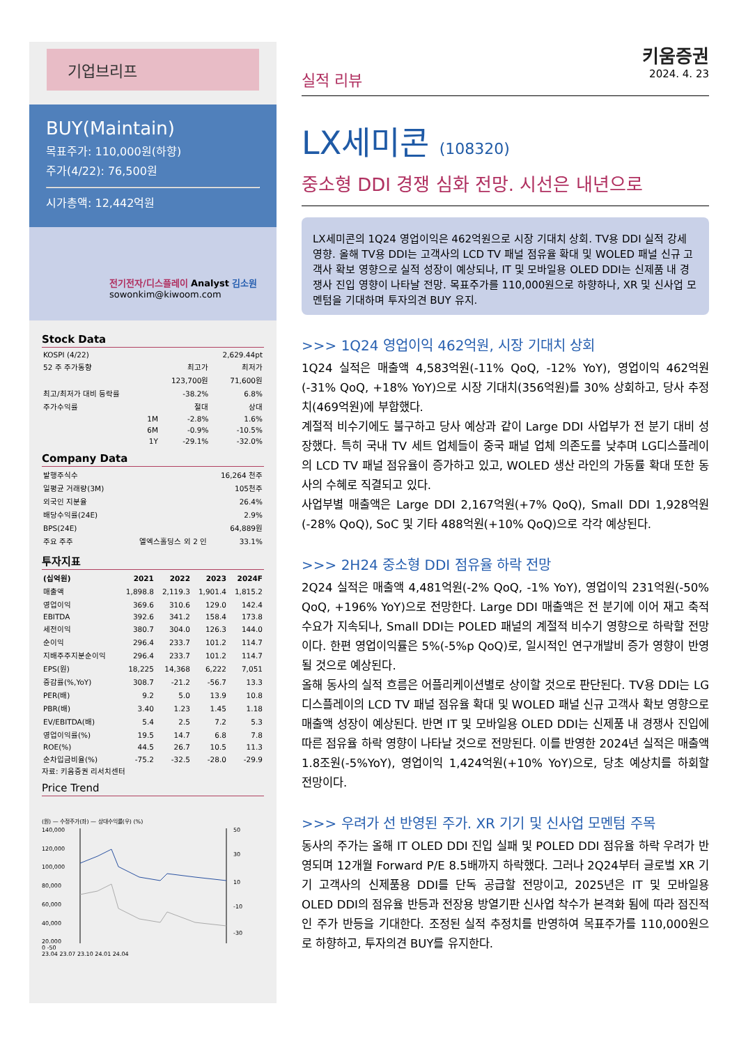기업브리프
BUY(Maintain)
목표주가: 110,000원(하향)
주가(4/22): 76,500원
시가총액: 12,442억원
전기전자/디스플레이 Analyst 김소원
sowonkim@kiwoom.com
Stock Data
| KOSPI (4/22) | | | 2,629.44pt |
| 52 주 주가동향 | | 최고가 | 최저가 |
| | | 123,700원 | 71,600원 |
| 최고/최저가 대비 등락률 | | -38.2% | 6.8% |
| 주가수익률 | | 절대 | 상대 |
| | 1M | -2.8% | 1.6% |
| | 6M | -0.9% | -10.5% |
| | 1Y | -29.1% | -32.0% |
Company Data
| 발행주식수 | | 16,264 천주 |
| 일평균 거래량(3M) | | 105천주 |
| 외국인 지분율 | | 26.4% |
| 배당수익률(24E) | | 2.9% |
| BPS(24E) | | 64,889원 |
| 주요 주주 | 엘엑스홀딩스 외 2 인 | 33.1% |
투자지표
| (십억원) | 2021 | 2022 | 2023 | 2024F |
| --- | --- | --- | --- | --- |
| 매출액 | 1,898.8 | 2,119.3 | 1,901.4 | 1,815.2 |
| 영업이익 | 369.6 | 310.6 | 129.0 | 142.4 |
| EBITDA | 392.6 | 341.2 | 158.4 | 173.8 |
| 세전이익 | 380.7 | 304.0 | 126.3 | 144.0 |
| 순이익 | 296.4 | 233.7 | 101.2 | 114.7 |
| 지배주주지분순이익 | 296.4 | 233.7 | 101.2 | 114.7 |
| EPS(원) | 18,225 | 14,368 | 6,222 | 7,051 |
| 증감률(%,YoY) | 308.7 | -21.2 | -56.7 | 13.3 |
| PER(배) | 9.2 | 5.0 | 13.9 | 10.8 |
| PBR(배) | 3.40 | 1.23 | 1.45 | 1.18 |
| EV/EBITDA(배) | 5.4 | 2.5 | 7.2 | 5.3 |
| 영업이익률(%) | 19.5 | 14.7 | 6.8 | 7.8 |
| ROE(%) | 44.5 | 26.7 | 10.5 | 11.3 |
| 순차입금비율(%) | -75.2 | -32.5 | -28.0 | -29.9 |
자료: 키움증권 리서치센터
Price Trend
(원) — 수정주가(좌) — 상대수익률(우) (%)
140,000
120,000
100,000
80,000
60,000
40,000
20,000
50
30
10
-10
-30
0 -50
23.04 23.07 23.10 24.01 24.04
키움증권
실적 리뷰 2024. 4. 23
LX세미콘 (108320)
중소형 DDI 경쟁 심화 전망. 시선은 내년으로
LX세미콘의 1Q24 영업이익은 462억원으로 시장 기대치 상회. TV용 DDI 실적 강세 영향. 올해 TV용 DDI는 고객사의 LCD TV 패널 점유율 확대 및 WOLED 패널 신규 고객사 확보 영향으로 실적 성장이 예상되나, IT 및 모바일용 OLED DDI는 신제품 내 경쟁사 진입 영향이 나타날 전망. 목표주가를 110,000원으로 하향하나, XR 및 신사업 모멘텀을 기대하며 투자의견 BUY 유지.
>>> 1Q24 영업이익 462억원, 시장 기대치 상회
1Q24 실적은 매출액 4,583억원(-11% QoQ, -12% YoY), 영업이익 462억원(-31% QoQ, +18% YoY)으로 시장 기대치(356억원)를 30% 상회하고, 당사 추정치(469억원)에 부합했다.
계절적 비수기에도 불구하고 당사 예상과 같이 Large DDI 사업부가 전 분기 대비 성장했다. 특히 국내 TV 세트 업체들이 중국 패널 업체 의존도를 낮추며 LG디스플레이의 LCD TV 패널 점유율이 증가하고 있고, WOLED 생산 라인의 가동률 확대 또한 동사의 수혜로 직결되고 있다.
사업부별 매출액은 Large DDI 2,167억원(+7% QoQ), Small DDI 1,928억원(-28% QoQ), SoC 및 기타 488억원(+10% QoQ)으로 각각 예상된다.
>>> 2H24 중소형 DDI 점유율 하락 전망
2Q24 실적은 매출액 4,481억원(-2% QoQ, -1% YoY), 영업이익 231억원(-50% QoQ, +196% YoY)으로 전망한다. Large DDI 매출액은 전 분기에 이어 재고 축적 수요가 지속되나, Small DDI는 POLED 패널의 계절적 비수기 영향으로 하락할 전망이다. 한편 영업이익률은 5%(-5%p QoQ)로, 일시적인 연구개발비 증가 영향이 반영될 것으로 예상된다.
올해 동사의 실적 흐름은 어플리케이션별로 상이할 것으로 판단된다. TV용 DDI는 LG디스플레이의 LCD TV 패널 점유율 확대 및 WOLED 패널 신규 고객사 확보 영향으로 매출액 성장이 예상된다. 반면 IT 및 모바일용 OLED DDI는 신제품 내 경쟁사 진입에 따른 점유율 하락 영향이 나타날 것으로 전망된다. 이를 반영한 2024년 실적은 매출액 1.8조원(-5%YoY), 영업이익 1,424억원(+10% YoY)으로, 당초 예상치를 하회할 전망이다.
>>> 우려가 선 반영된 주가. XR 기기 및 신사업 모멘텀 주목
동사의 주가는 올해 IT OLED DDI 진입 실패 및 POLED DDI 점유율 하락 우려가 반영되며 12개월 Forward P/E 8.5배까지 하락했다. 그러나 2Q24부터 글로벌 XR 기기 고객사의 신제품용 DDI를 단독 공급할 전망이고, 2025년은 IT 및 모바일용 OLED DDI의 점유율 반등과 전장용 방열기판 신사업 착수가 본격화 됨에 따라 점진적인 주가 반등을 기대한다. 조정된 실적 추정치를 반영하여 목표주가를 110,000원으로 하향하고, 투자의견 BUY를 유지한다.